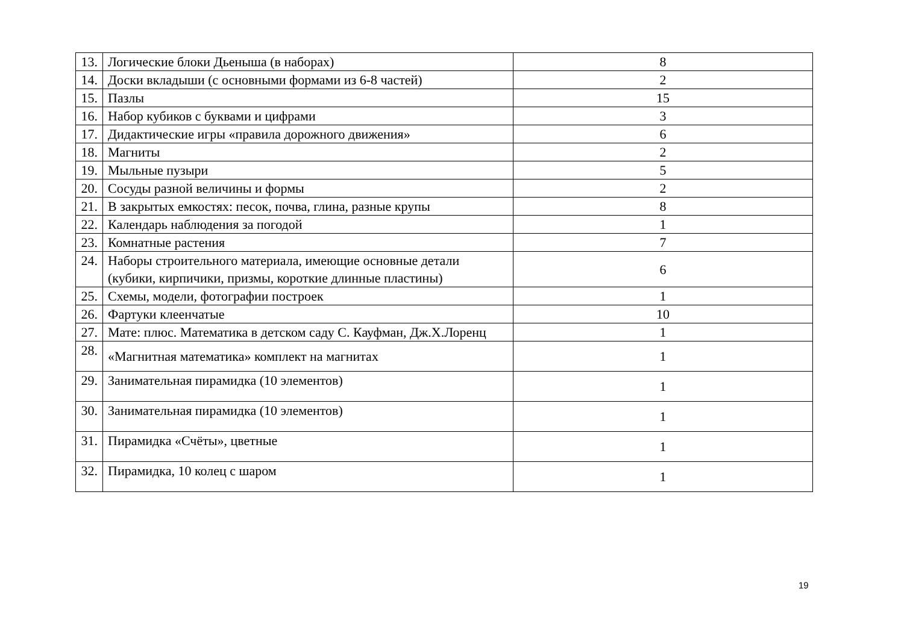| 13. | Логические блоки Дьеныша (в наборах) | 8 |
| 14. | Доски вкладыши (с основными формами из 6-8 частей) | 2 |
| 15. | Пазлы | 15 |
| 16. | Набор кубиков с буквами и цифрами | 3 |
| 17. | Дидактические игры «правила дорожного движения» | 6 |
| 18. | Магниты | 2 |
| 19. | Мыльные пузыри | 5 |
| 20. | Сосуды разной величины и формы | 2 |
| 21. | В закрытых емкостях: песок, почва, глина, разные крупы | 8 |
| 22. | Календарь наблюдения за погодой | 1 |
| 23. | Комнатные растения | 7 |
| 24. | Наборы строительного материала, имеющие основные детали (кубики, кирпичики, призмы, короткие длинные пластины) | 6 |
| 25. | Схемы, модели, фотографии построек | 1 |
| 26. | Фартуки клеенчатые | 10 |
| 27. | Мате: плюс. Математика в детском саду С. Кауфман, Дж.Х.Лоренц | 1 |
| 28. | «Магнитная математика» комплект на магнитах | 1 |
| 29. | Занимательная пирамидка (10 элементов) | 1 |
| 30. | Занимательная пирамидка (10 элементов) | 1 |
| 31. | Пирамидка «Счёты», цветные | 1 |
| 32. | Пирамидка, 10 колец с шаром | 1 |
19